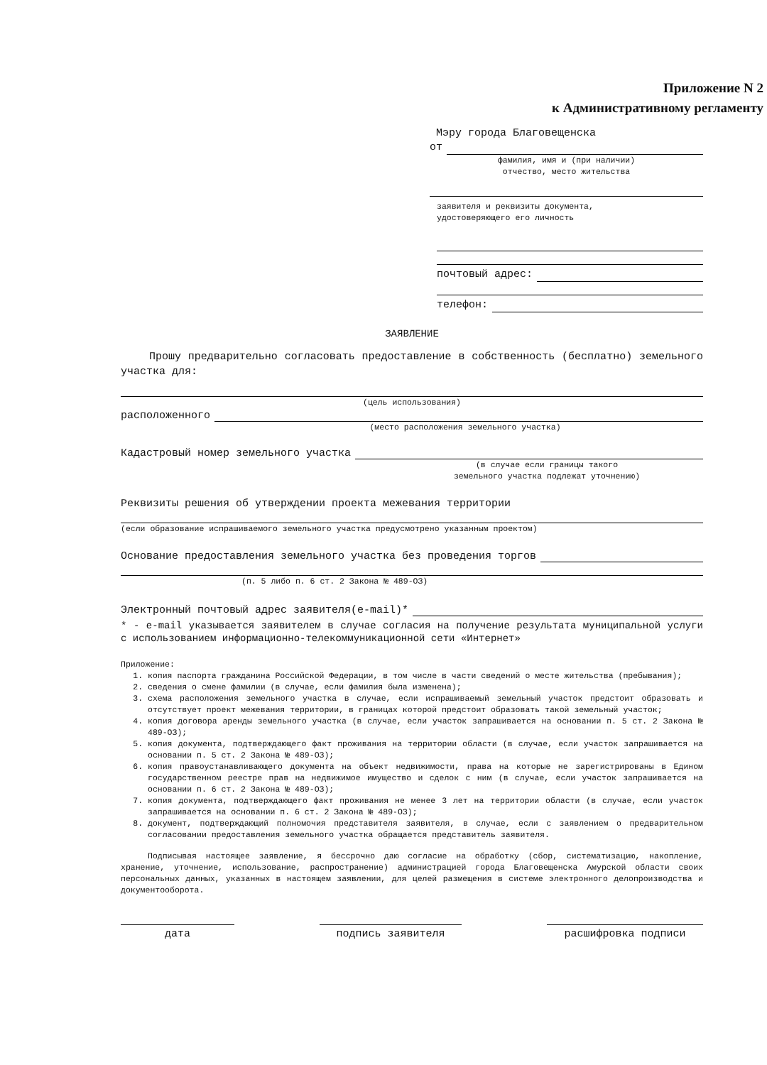Приложение N 2
к Административному регламенту
Мэру города Благовещенска
от
фамилия, имя и (при наличии)
отчество, место жительства
заявителя и реквизиты документа,
удостоверяющего его личность
почтовый адрес:
телефон:
ЗАЯВЛЕНИЕ
Прошу предварительно согласовать предоставление в собственность (бесплатно) земельного участка для:
(цель использования)
расположенного
(место расположения земельного участка)
Кадастровый номер земельного участка
(в случае если границы такого
земельного участка подлежат уточнению)
Реквизиты решения об утверждении проекта межевания территории
(если образование испрашиваемого земельного участка предусмотрено указанным проектом)
Основание предоставления земельного участка без проведения торгов
(п. 5 либо п. 6 ст. 2 Закона № 489-ОЗ)
Электронный почтовый адрес заявителя(e-mail)*
* - e-mail указывается заявителем в случае согласия на получение результата муниципальной услуги с использованием информационно-телекоммуникационной сети «Интернет»
Приложение:
1. копия паспорта гражданина Российской Федерации, в том числе в части сведений о месте жительства (пребывания);
2. сведения о смене фамилии (в случае, если фамилия была изменена);
3. схема расположения земельного участка в случае, если испрашиваемый земельный участок предстоит образовать и отсутствует проект межевания территории, в границах которой предстоит образовать такой земельный участок;
4. копия договора аренды земельного участка (в случае, если участок запрашивается на основании п. 5 ст. 2 Закона № 489-ОЗ);
5. копия документа, подтверждающего факт проживания на территории области (в случае, если участок запрашивается на основании п. 5 ст. 2 Закона № 489-ОЗ);
6. копия правоустанавливающего документа на объект недвижимости, права на которые не зарегистрированы в Едином государственном реестре прав на недвижимое имущество и сделок с ним (в случае, если участок запрашивается на основании п. 6 ст. 2 Закона № 489-ОЗ);
7. копия документа, подтверждающего факт проживания не менее 3 лет на территории области (в случае, если участок запрашивается на основании п. 6 ст. 2 Закона № 489-ОЗ);
8. документ, подтверждающий полномочия представителя заявителя, в случае, если с заявлением о предварительном согласовании предоставления земельного участка обращается представитель заявителя.
Подписывая настоящее заявление, я бессрочно даю согласие на обработку (сбор, систематизацию, накопление, хранение, уточнение, использование, распространение) администрацией города Благовещенска Амурской области своих персональных данных, указанных в настоящем заявлении, для целей размещения в системе электронного делопроизводства и документооборота.
дата подпись заявителя расшифровка подписи